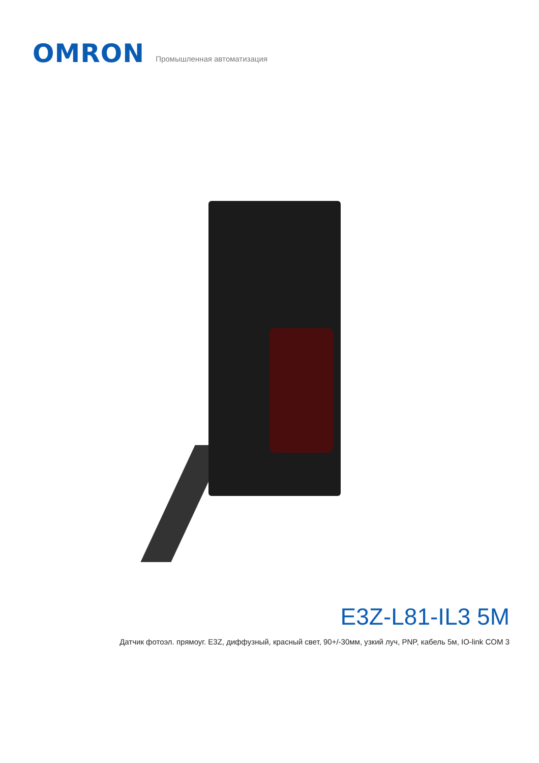OMRON
Промышленная автоматизация
E3Z-L81-IL3 5M
Датчик фотоэл. прямоуг. E3Z, диффузный, красный свет, 90+/-30мм, узкий луч, PNP, кабель 5м, IO-link COM 3